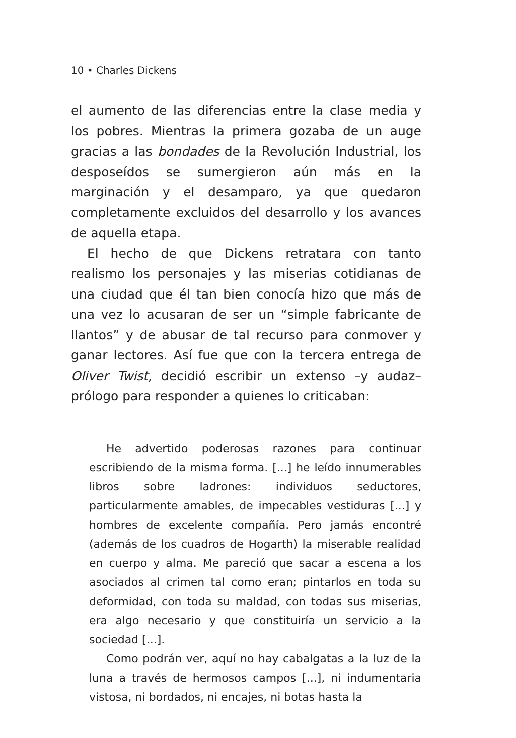10 • Charles Dickens
el aumento de las diferencias entre la clase media y los pobres. Mientras la primera gozaba de un auge gracias a las bondades de la Revolución Industrial, los desposeídos se sumergieron aún más en la marginación y el desamparo, ya que quedaron completamente excluidos del desarrollo y los avances de aquella etapa.
El hecho de que Dickens retratara con tanto realismo los personajes y las miserias cotidianas de una ciudad que él tan bien conocía hizo que más de una vez lo acusaran de ser un “simple fabricante de llantos” y de abusar de tal recurso para conmover y ganar lectores. Así fue que con la tercera entrega de Oliver Twist, decidió escribir un extenso –y audaz– prólogo para responder a quienes lo criticaban:
He advertido poderosas razones para continuar escribiendo de la misma forma. [...] he leído innumerables libros sobre ladrones: individuos seductores, particularmente amables, de impecables vestiduras [...] y hombres de excelente compañía. Pero jamás encontré (además de los cuadros de Hogarth) la miserable realidad en cuerpo y alma. Me pareció que sacar a escena a los asociados al crimen tal como eran; pintarlos en toda su deformidad, con toda su maldad, con todas sus miserias, era algo necesario y que constituiría un servicio a la sociedad [...].
Como podrán ver, aquí no hay cabalgatas a la luz de la luna a través de hermosos campos [...], ni indumentaria vistosa, ni bordados, ni encajes, ni botas hasta la